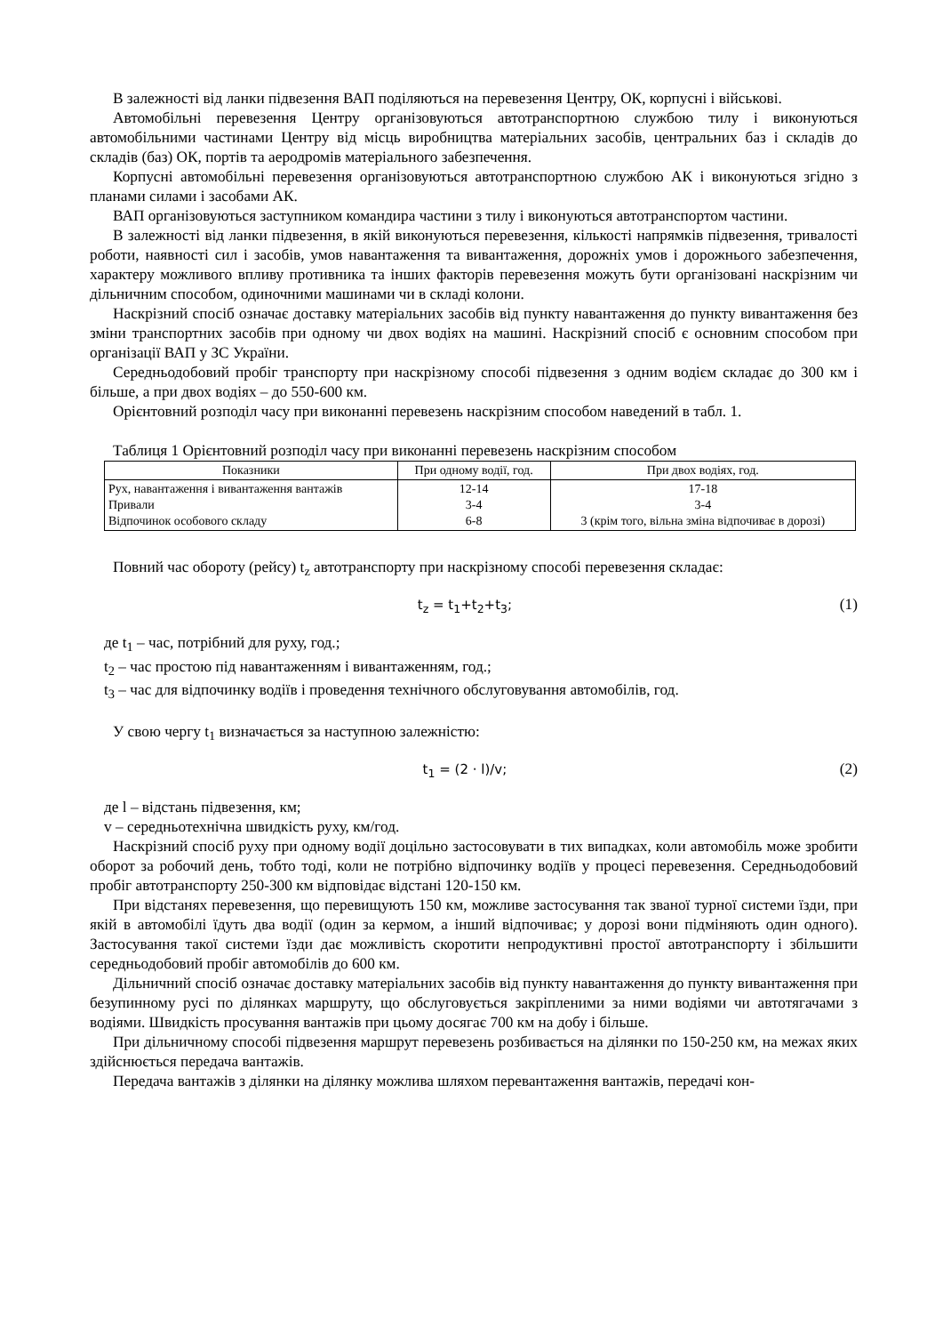В залежності від ланки підвезення ВАП поділяються на перевезення Центру, ОК, корпусні і військові.
Автомобільні перевезення Центру організовуються автотранспортною службою тилу і виконуються автомобільними частинами Центру від місць виробництва матеріальних засобів, центральних баз і складів до складів (баз) ОК, портів та аеродромів матеріального забезпечення.
Корпусні автомобільні перевезення організовуються автотранспортною службою АК і виконуються згідно з планами силами і засобами АК.
ВАП організовуються заступником командира частини з тилу і виконуються автотранспортом частини.
В залежності від ланки підвезення, в якій виконуються перевезення, кількості напрямків підвезення, тривалості роботи, наявності сил і засобів, умов навантаження та вивантаження, дорожніх умов і дорожнього забезпечення, характеру можливого впливу противника та інших факторів перевезення можуть бути організовані наскрізним чи дільничним способом, одиночними машинами чи в складі колони.
Наскрізний спосіб означає доставку матеріальних засобів від пункту навантаження до пункту вивантаження без зміни транспортних засобів при одному чи двох водіях на машині. Наскрізний спосіб є основним способом при організації ВАП у ЗС України.
Середньодобовий пробіг транспорту при наскрізному способі підвезення з одним водієм складає до 300 км і більше, а при двох водіях – до 550-600 км.
Орієнтовний розподіл часу при виконанні перевезень наскрізним способом наведений в табл. 1.
Таблиця 1 Орієнтовний розподіл часу при виконанні перевезень наскрізним способом
| Показники | При одному водії, год. | При двох водіях, год. |
| --- | --- | --- |
| Рух, навантаження і вивантаження вантажів Привали Відпочинок особового складу | 12-14 3-4 6-8 | 17-18 3-4 3 (крім того, вільна зміна відпочиває в дорозі) |
Повний час обороту (рейсу) t<sub>z</sub> автотранспорту при наскрізному способі перевезення складає:
t<sub>z</sub> = t<sub>1</sub>+t<sub>2</sub>+t<sub>3</sub>;
(1)
де t<sub>1</sub> – час, потрібний для руху, год.;
t<sub>2</sub> – час простою під навантаженням і вивантаженням, год.;
t<sub>3</sub> – час для відпочинку водіїв і проведення технічного обслуговування автомобілів, год.
У свою чергу t<sub>1</sub> визначається за наступною залежністю:
t<sub>1</sub> = (2 · l)/v;
(2)
де l – відстань підвезення, км;
v – середньотехнічна швидкість руху, км/год.
Наскрізний спосіб руху при одному водії доцільно застосовувати в тих випадках, коли автомобіль може зробити оборот за робочий день, тобто тоді, коли не потрібно відпочинку водіїв у процесі перевезення. Середньодобовий пробіг автотранспорту 250-300 км відповідає відстані 120-150 км.
При відстанях перевезення, що перевищують 150 км, можливе застосування так званої турної системи їзди, при якій в автомобілі їдуть два водії (один за кермом, а інший відпочиває; у дорозі вони підміняють один одного). Застосування такої системи їзди дає можливість скоротити непродуктивні простої автотранспорту і збільшити середньодобовий пробіг автомобілів до 600 км.
Дільничний спосіб означає доставку матеріальних засобів від пункту навантаження до пункту вивантаження при безупинному русі по ділянках маршруту, що обслуговується закріпленими за ними водіями чи автотягачами з водіями. Швидкість просування вантажів при цьому досягає 700 км на добу і більше.
При дільничному способі підвезення маршрут перевезень розбивається на ділянки по 150-250 км, на межах яких здійснюється передача вантажів.
Передача вантажів з ділянки на ділянку можлива шляхом перевантаження вантажів, передачі кон-